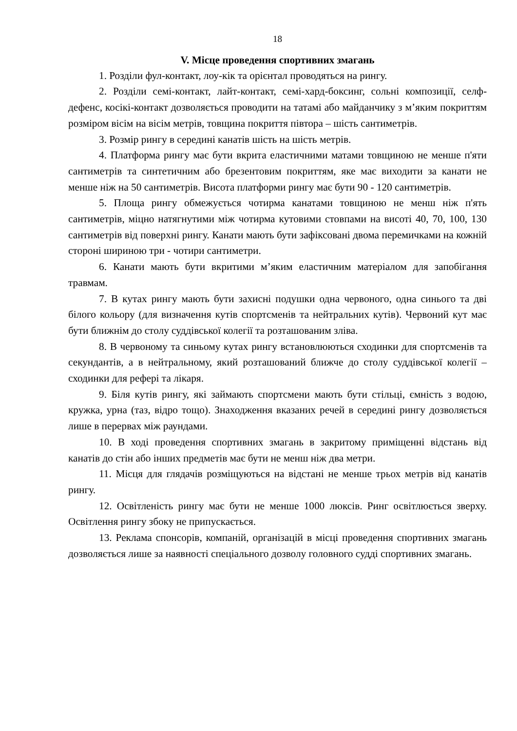18
V. Місце проведення спортивних змагань
1. Розділи фул-контакт, лоу-кік та орієнтал проводяться на рингу.
2. Розділи семі-контакт, лайт-контакт, семі-хард-боксинг, сольні композиції, селф-дефенс, косікі-контакт дозволяється проводити на татамі або майданчику з м’яким покриттям розміром вісім на вісім метрів, товщина покриття півтора – шість сантиметрів.
3. Розмір рингу в середині канатів шість на шість метрів.
4. Платформа рингу має бути вкрита еластичними матами товщиною не менше п'яти сантиметрів та синтетичним або брезентовим покриттям, яке має виходити за канати не менше ніж на 50 сантиметрів. Висота платформи рингу має бути 90 - 120 сантиметрів.
5. Площа рингу обмежується чотирма канатами товщиною не менш ніж п'ять сантиметрів, міцно натягнутими між чотирма кутовими стовпами на висоті 40, 70, 100, 130 сантиметрів від поверхні рингу. Канати мають бути зафіксовані двома перемичками на кожній стороні шириною три - чотири сантиметри.
6. Канати мають бути вкритими м’яким еластичним матеріалом для запобігання травмам.
7. В кутах рингу мають бути захисні подушки одна червоного, одна синього та дві білого кольору (для визначення кутів спортсменів та нейтральних кутів). Червоний кут має бути ближнім до столу суддівської колегії та розташованим зліва.
8. В червоному та синьому кутах рингу встановлюються сходинки для спортсменів та секундантів, а в нейтральному, який розташований ближче до столу суддівської колегії – сходинки для рефері та лікаря.
9. Біля кутів рингу, які займають спортсмени мають бути стільці, ємність з водою, кружка, урна (таз, відро тощо). Знаходження вказаних речей в середині рингу дозволяється лише в перервах між раундами.
10. В ході проведення спортивних змагань в закритому приміщенні відстань від канатів до стін або інших предметів має бути не менш ніж два метри.
11. Місця для глядачів розміщуються на відстані не менше трьох метрів від канатів рингу.
12. Освітленість рингу має бути не менше 1000 люксів. Ринг освітлюється зверху. Освітлення рингу збоку не припускається.
13. Реклама спонсорів, компаній, організацій в місці проведення спортивних змагань дозволяється лише за наявності спеціального дозволу головного судді спортивних змагань.